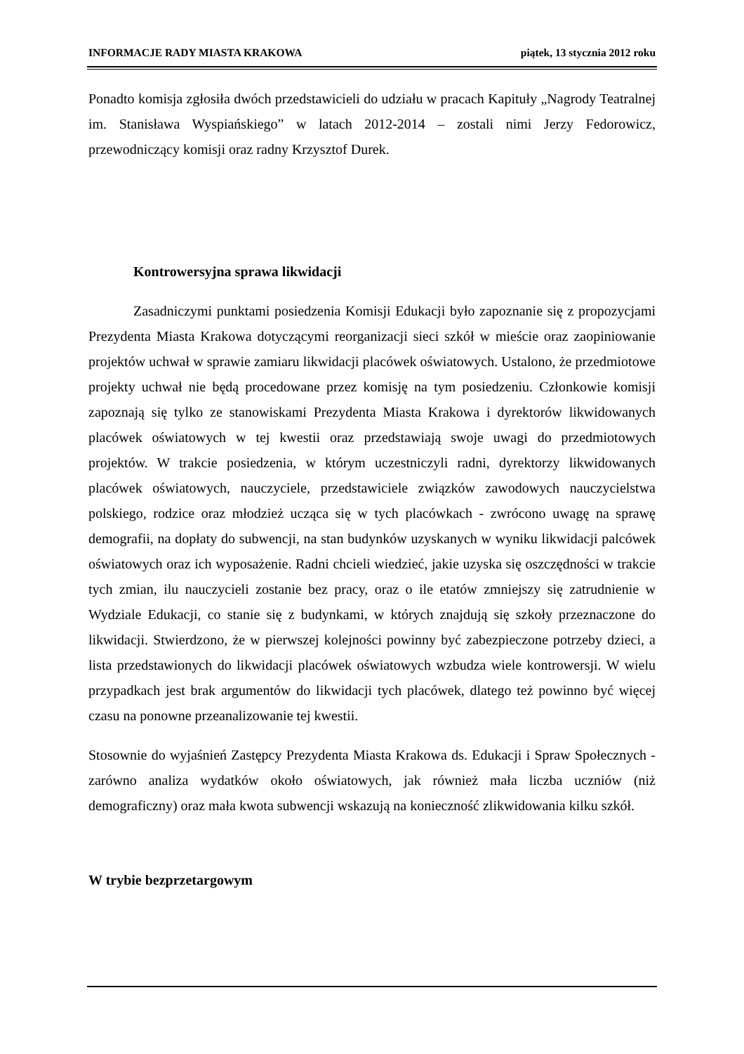INFORMACJE RADY MIASTA KRAKOWA piątek, 13 stycznia 2012 roku
Ponadto komisja zgłosiła dwóch przedstawicieli do udziału w pracach Kapituły „Nagrody Teatralnej im. Stanisława Wyspiańskiego” w latach 2012-2014 – zostali nimi Jerzy Fedorowicz, przewodniczący komisji oraz radny Krzysztof Durek.
Kontrowersyjna sprawa likwidacji
Zasadniczymi punktami posiedzenia Komisji Edukacji było zapoznanie się z propozycjami Prezydenta Miasta Krakowa dotyczącymi reorganizacji sieci szkół w mieście oraz zaopiniowanie projektów uchwał w sprawie zamiaru likwidacji placówek oświatowych. Ustalono, że przedmiotowe projekty uchwał nie będą procedowane przez komisję na tym posiedzeniu. Członkowie komisji zapoznają się tylko ze stanowiskami Prezydenta Miasta Krakowa i dyrektorów likwidowanych placówek oświatowych w tej kwestii oraz przedstawiają swoje uwagi do przedmiotowych projektów. W trakcie posiedzenia, w którym uczestniczyli radni, dyrektorzy likwidowanych placówek oświatowych, nauczyciele, przedstawiciele związków zawodowych nauczycielstwa polskiego, rodzice oraz młodzież ucząca się w tych placówkach - zwrócono uwagę na sprawę demografii, na dopłaty do subwencji, na stan budynków uzyskanych w wyniku likwidacji palcówek oświatowych oraz ich wyposażenie. Radni chcieli wiedzieć, jakie uzyska się oszczędności w trakcie tych zmian, ilu nauczycieli zostanie bez pracy, oraz o ile etatów zmniejszy się zatrudnienie w Wydziale Edukacji, co stanie się z budynkami, w których znajdują się szkoły przeznaczone do likwidacji. Stwierdzono, że w pierwszej kolejności powinny być zabezpieczone potrzeby dzieci, a lista przedstawionych do likwidacji placówek oświatowych wzbudza wiele kontrowersji. W wielu przypadkach jest brak argumentów do likwidacji tych placówek, dlatego też powinno być więcej czasu na ponowne przeanalizowanie tej kwestii.
Stosownie do wyjaśnień Zastępcy Prezydenta Miasta Krakowa ds. Edukacji i Spraw Społecznych - zarówno analiza wydatków około oświatowych, jak również mała liczba uczniów (niż demograficzny) oraz mała kwota subwencji wskazują na konieczność zlikwidowania kilku szkół.
W trybie bezprzetargowym